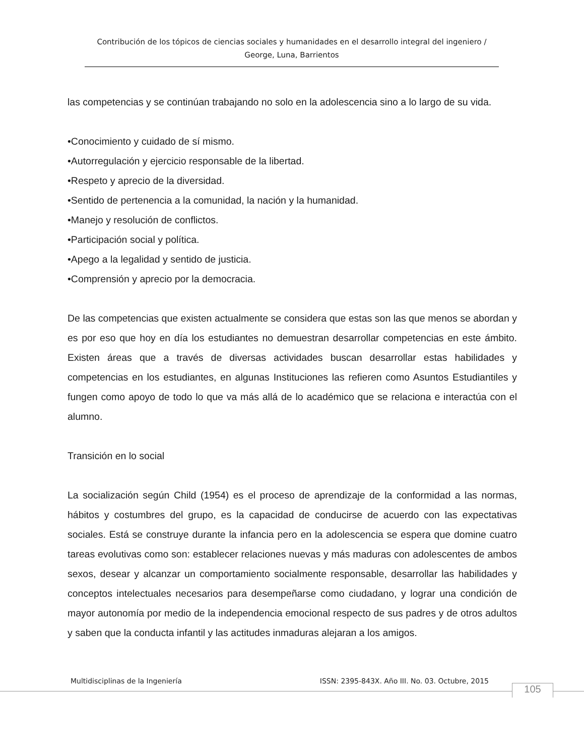Contribución de los tópicos de ciencias sociales y humanidades en el desarrollo integral del ingeniero / George, Luna, Barrientos
las competencias y se continúan trabajando no solo en la adolescencia sino a lo largo de su vida.
•Conocimiento y cuidado de sí mismo.
•Autorregulación y ejercicio responsable de la libertad.
•Respeto y aprecio de la diversidad.
•Sentido de pertenencia a la comunidad, la nación y la humanidad.
•Manejo y resolución de conflictos.
•Participación social y política.
•Apego a la legalidad y sentido de justicia.
•Comprensión y aprecio por la democracia.
De las competencias que existen actualmente se considera que estas son las que menos se abordan y es por eso que hoy en día los estudiantes no demuestran desarrollar competencias en este ámbito. Existen áreas que a través de diversas actividades buscan desarrollar estas habilidades y competencias en los estudiantes, en algunas Instituciones las refieren como Asuntos Estudiantiles y fungen como apoyo de todo lo que va más allá de lo académico que se relaciona e interactúa con el alumno.
Transición en lo social
La socialización según Child (1954) es el proceso de aprendizaje de la conformidad a las normas, hábitos y costumbres del grupo, es la capacidad de conducirse de acuerdo con las expectativas sociales. Está se construye durante la infancia pero en la adolescencia se espera que domine cuatro tareas evolutivas como son: establecer relaciones nuevas y más maduras con adolescentes de ambos sexos, desear y alcanzar un comportamiento socialmente responsable, desarrollar las habilidades y conceptos intelectuales necesarios para desempeñarse como ciudadano, y lograr una condición de mayor autonomía por medio de la independencia emocional respecto de sus padres y de otros adultos y saben que la conducta infantil y las actitudes inmaduras alejaran a los amigos.
Multidisciplinas de la Ingeniería ISSN: 2395-843X. Año III. No. 03. Octubre, 2015
105